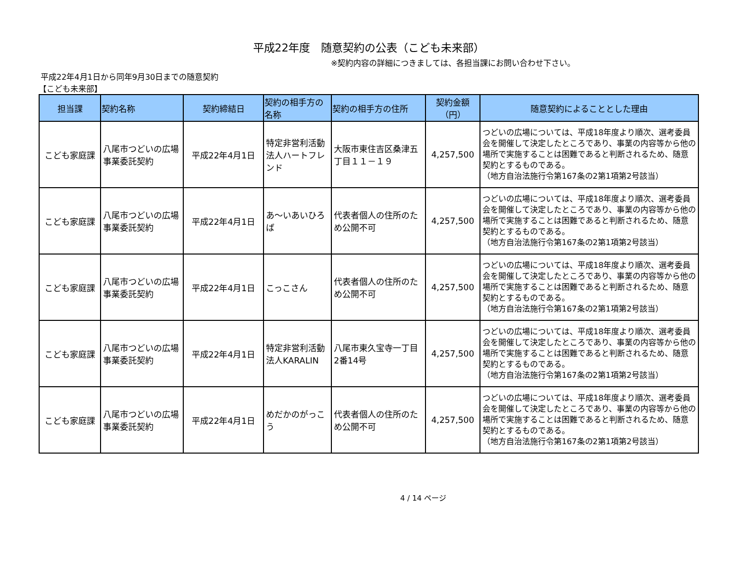平成22年度　随意契約の公表（こども未来部）
※契約内容の詳細につきましては、各担当課にお問い合わせ下さい。
平成22年4月1日から同年9月30日までの随意契約
【こども未来部】
| 担当課 | 契約名称 | 契約締結日 | 契約の相手方の名称 | 契約の相手方の住所 | 契約金額（円） | 随意契約によることとした理由 |
| --- | --- | --- | --- | --- | --- | --- |
| こども家庭課 | 八尾市つどいの広場事業委託契約 | 平成22年4月1日 | 特定非営利活動法人ハートフレンド | 大阪市東住吉区桑津五丁目１１－１９ | 4,257,500 | つどいの広場については、平成18年度より順次、選考委員会を開催して決定したところであり、事業の内容等から他の場所で実施することは困難であると判断されるため、随意契約とするものである。 （地方自治法施行令第167条の2第1項第2号該当） |
| こども家庭課 | 八尾市つどいの広場事業委託契約 | 平成22年4月1日 | あ～いあいひろば | 代表者個人の住所のため公開不可 | 4,257,500 | つどいの広場については、平成18年度より順次、選考委員会を開催して決定したところであり、事業の内容等から他の場所で実施することは困難であると判断されるため、随意契約とするものである。 （地方自治法施行令第167条の2第1項第2号該当） |
| こども家庭課 | 八尾市つどいの広場事業委託契約 | 平成22年4月1日 | こっこさん | 代表者個人の住所のため公開不可 | 4,257,500 | つどいの広場については、平成18年度より順次、選考委員会を開催して決定したところであり、事業の内容等から他の場所で実施することは困難であると判断されるため、随意契約とするものである。 （地方自治法施行令第167条の2第1項第2号該当） |
| こども家庭課 | 八尾市つどいの広場事業委託契約 | 平成22年4月1日 | 特定非営利活動法人KARALIN | 八尾市東久宝寺一丁目2番14号 | 4,257,500 | つどいの広場については、平成18年度より順次、選考委員会を開催して決定したところであり、事業の内容等から他の場所で実施することは困難であると判断されるため、随意契約とするものである。 （地方自治法施行令第167条の2第1項第2号該当） |
| こども家庭課 | 八尾市つどいの広場事業委託契約 | 平成22年4月1日 | めだかのがっこう | 代表者個人の住所のため公開不可 | 4,257,500 | つどいの広場については、平成18年度より順次、選考委員会を開催して決定したところであり、事業の内容等から他の場所で実施することは困難であると判断されるため、随意契約とするものである。 （地方自治法施行令第167条の2第1項第2号該当） |
4 / 14 ページ